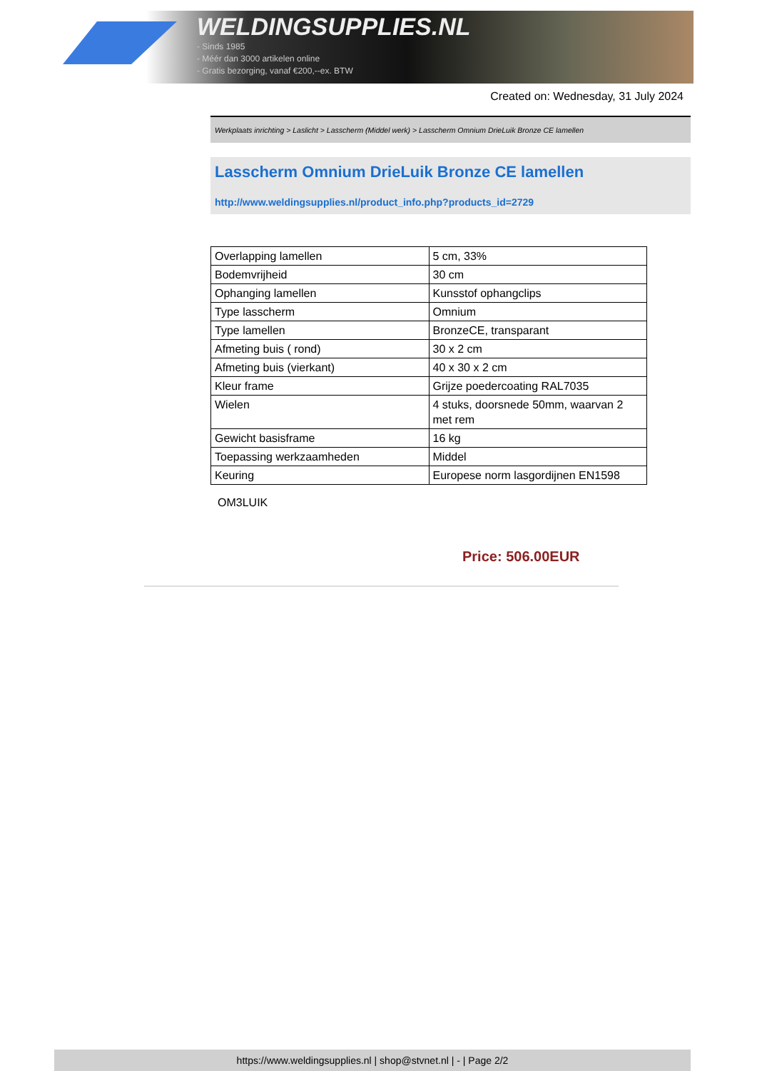WELDINGSUPPLIES.NL
- Sinds 1985
- Méér dan 3000 artikelen online
- Gratis bezorging, vanaf €200,--ex. BTW
Created on: Wednesday, 31 July 2024
Werkplaats inrichting > Laslicht > Lasscherm (Middel werk) > Lasscherm Omnium DrieLuik Bronze CE lamellen
Lasscherm Omnium DrieLuik Bronze CE lamellen
http://www.weldingsupplies.nl/product_info.php?products_id=2729
| Overlapping lamellen | 5 cm, 33% |
| Bodemvrijheid | 30 cm |
| Ophanging lamellen | Kunsstof ophangclips |
| Type lasscherm | Omnium |
| Type lamellen | BronzeCE, transparant |
| Afmeting buis ( rond) | 30 x 2 cm |
| Afmeting buis (vierkant) | 40 x 30 x 2 cm |
| Kleur frame | Grijze poedercoating RAL7035 |
| Wielen | 4 stuks, doorsnede 50mm, waarvan 2 met rem |
| Gewicht basisframe | 16 kg |
| Toepassing werkzaamheden | Middel |
| Keuring | Europese norm lasgordijnen EN1598 |
OM3LUIK
Price: 506.00EUR
https://www.weldingsupplies.nl | shop@stvnet.nl | - | Page 2/2